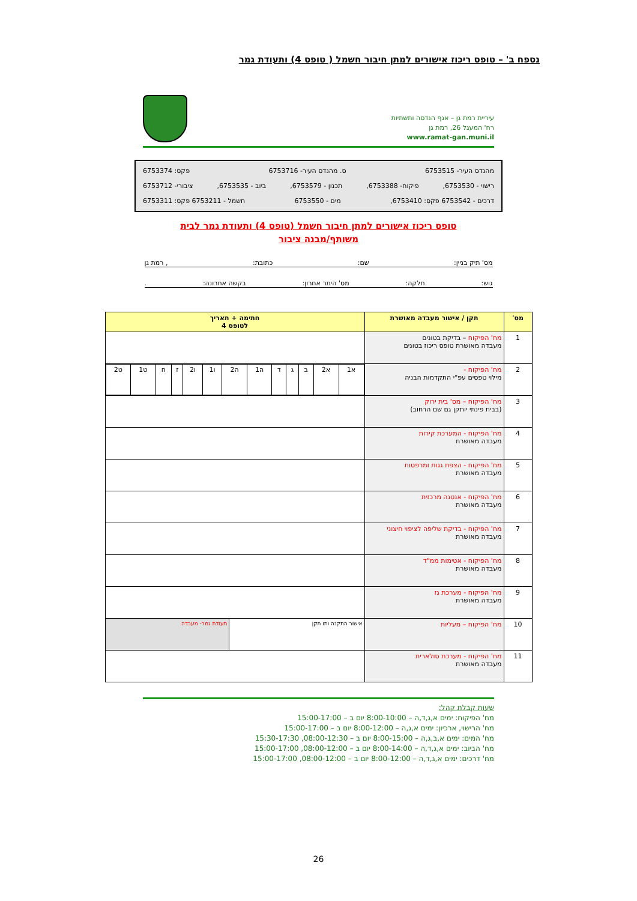נספח ב' – טופס ריכוז אישורים למתן חיבור חשמל ( טופס 4) ותעודת גמר
עיריית רמת גן – אגף הנדסה ותשתיות
רח' המעגל 26, רמת גן
www.ramat-gan.muni.il
מהנדס העיר- 6753515 ס. מהנדס העיר- 6753716 פקס: 6753374
רישוי - 6753530, פיקוח- 6753388, תכנון - 6753579, ביוב - 6753535, ציבורי- 6753712
דרכים - 6753542 פקס: 6753410, מים - 6753550 חשמל - 6753211 פקס: 6753311
טופס ריכוז אישורים למתן חיבור חשמל (טופס 4) ותעודת גמר לבית
משותף/מבנה ציבור
מס' תיק בניין: שם: כתובת:, רמת גן
גוש: חלקה: מס' היתר אחרון: בקשה אחרונה:.
| מס' | תקן / אישור מעבדה מאושרת | חתימה + תאריך לטופס 4 | |
| --- | --- | --- | --- |
| 1 | מח' הפיקוח – בדיקת בטונים מעבדה מאושרת טופס ריכוז בטונים | | |
| 2 | מח' הפיקוח - מילוי טפסים עפ"י התקדמות הבניה | / א1 / א2 / ב / ג / ד / ה1 / ה2 / ו1 / ו2 / ז / ח / ט1 / ט2 / | |
| 3 | מח' הפיקוח – מס' בית ירוק (בבית פינתי יותקן גם שם הרחוב) | | |
| 4 | מח' הפיקוח - המערכת קירות מעבדה מאושרת | | |
| 5 | מח' הפיקוח - הצפת גגות ומרפסות מעבדה מאושרת | | |
| 6 | מח' הפיקוח - אנטנה מרכזית מעבדה מאושרת | | |
| 7 | מח' הפיקוח - בדיקת שליפה לציפוי חיצוני מעבדה מאושרת | | |
| 8 | מח' הפיקוח - אטימות ממ"ד מעבדה מאושרת | | |
| 9 | מח' הפיקוח - מערכת גז מעבדה מאושרת | | |
| 10 | מח' הפיקוח – מעליות | אישור התקנה ותו תקן | תעודת גמר- מעבדה |
| 11 | מח' הפיקוח - מערכת סולארית מעבדה מאושרת | | |
שעות קבלת קהל:
מח' הפיקוח: ימים א,ג,ד,ה – 8:00-10:00 יום ב – 15:00-17:00
מח' הרישוי, ארכיון: ימים א,ג,ה – 8:00-12:00 יום ב – 15:00-17:00
מח' המים: ימים א,ב,ג,ה – 8:00-15:00 יום ב – 08:00-12:30, 15:30-17:30
מח' הביוב: ימים א,ג,ד,ה – 8:00-14:00 יום ב – 08:00-12:00, 15:00-17:00
מח' דרכים: ימים א,ג,ד,ה – 8:00-12:00 יום ב – 08:00-12:00, 15:00-17:00
26